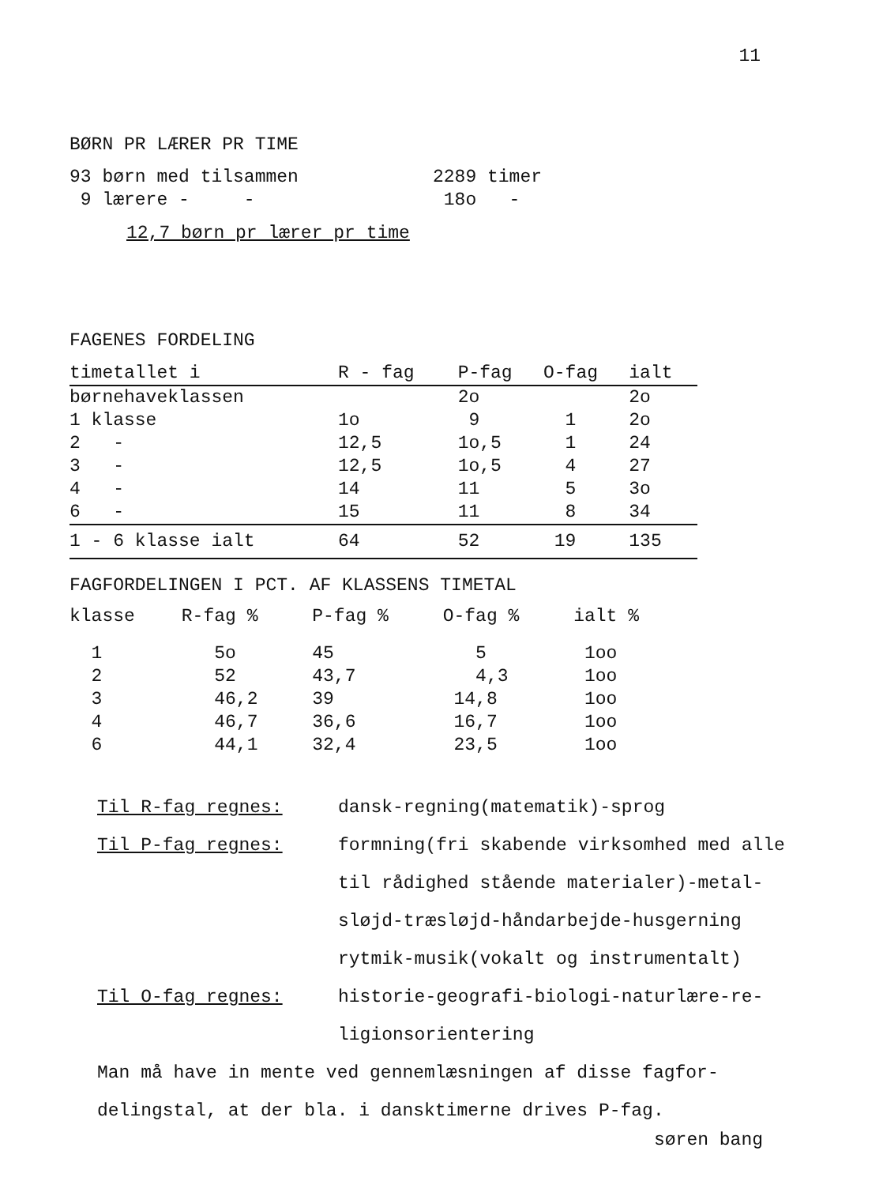11
BØRN PR LÆRER PR TIME
| 93 børn med tilsammen | 2289 timer |
| 9 lærere - - | 18o - |
12,7 børn pr lærer pr time
FAGENES FORDELING
| timetallet i | R - fag | P-fag | O-fag | ialt |
| --- | --- | --- | --- | --- |
| børnehaveklassen | | 2o | | 2o |
| 1 klasse | 1o | 9 | 1 | 2o |
| 2 - | 12,5 | 1o,5 | 1 | 24 |
| 3 - | 12,5 | 1o,5 | 4 | 27 |
| 4 - | 14 | 11 | 5 | 3o |
| 6 - | 15 | 11 | 8 | 34 |
| 1 - 6 klasse ialt | 64 | 52 | 19 | 135 |
FAGFORDELINGEN I PCT. AF KLASSENS TIMETAL
| klasse | R-fag % | P-fag % | O-fag % | ialt % |
| --- | --- | --- | --- | --- |
| 1 | 5o | 45 | 5 | 1oo |
| 2 | 52 | 43,7 | 4,3 | 1oo |
| 3 | 46,2 | 39 | 14,8 | 1oo |
| 4 | 46,7 | 36,6 | 16,7 | 1oo |
| 6 | 44,1 | 32,4 | 23,5 | 1oo |
| Til R-fag regnes: | dansk-regning(matematik)-sprog |
| Til P-fag regnes: | formning(fri skabende virksomhed med alle til rådighed stående materialer)-metal- sløjd-træsløjd-håndarbejde-husgerning rytmik-musik(vokalt og instrumentalt) |
| Til O-fag regnes: | historie-geografi-biologi-naturlære-re- ligionsorientering |
Man må have in mente ved gennemlæsningen af disse fagfor-
delingstal, at der bla. i dansktimerne drives P-fag.
søren bang